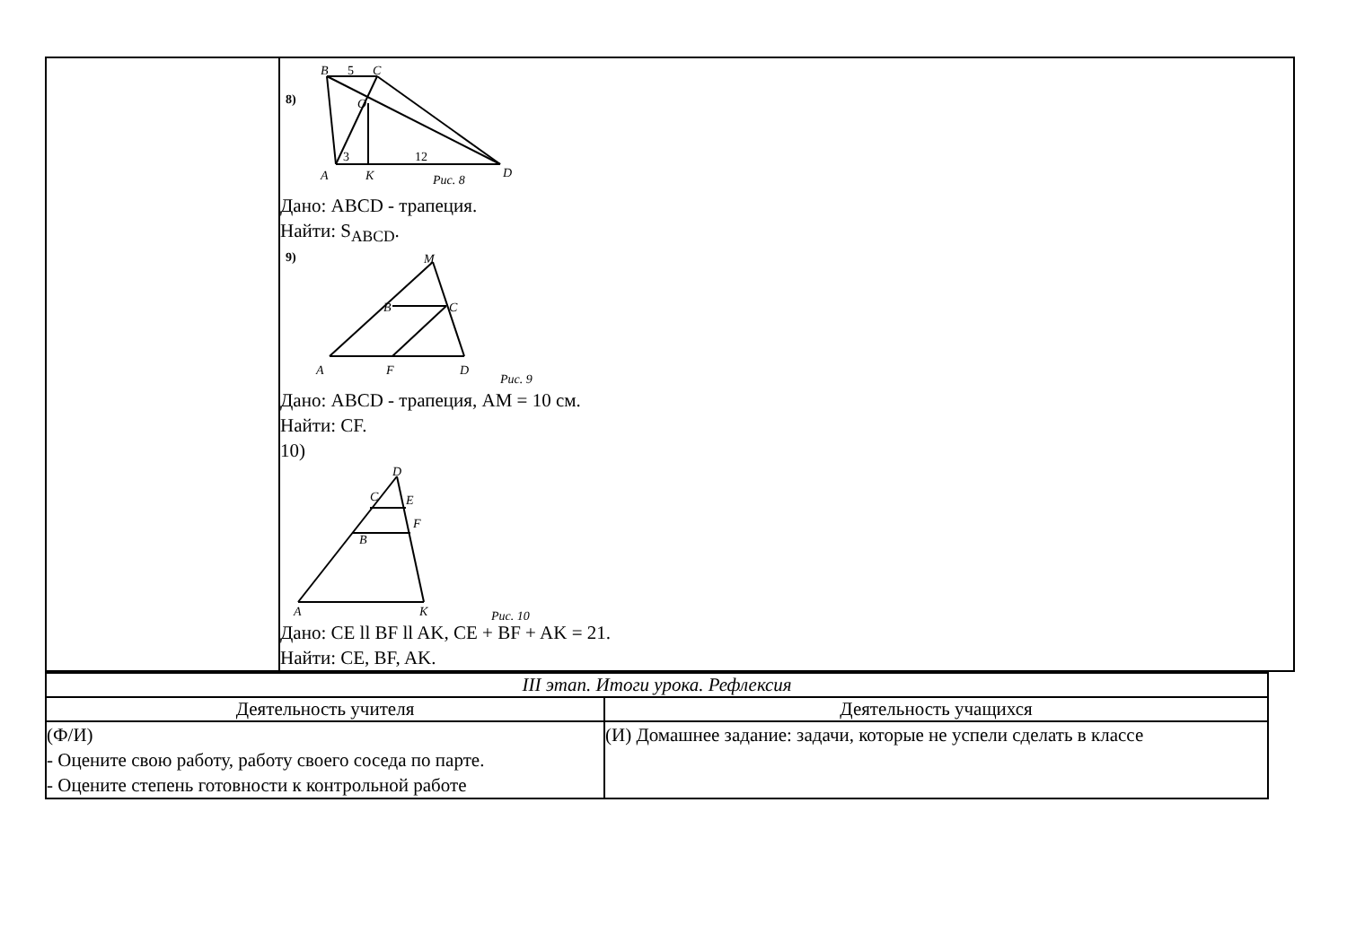| | 8) B 5 C O 3 12 A K Рис. 8 D Дано: ABCD - трапеция. Найти: S<sub>ABCD</sub>. 9) M B C A F D Рис. 9 Дано: ABCD - трапеция, AM = 10 см. Найти: CF. 10) D E F C B A K Рис. 10 Дано: CE ll BF ll AK, CE + BF + AK = 21. Найти: CE, BF, AK. |
| III этап. Итоги урока. Рефлексия | |
| Деятельность учителя | Деятельность учащихся |
| (Ф/И) - Оцените свою работу, работу своего соседа по парте. - Оцените степень готовности к контрольной работе | (И) Домашнее задание: задачи, которые не успели сделать в классе |